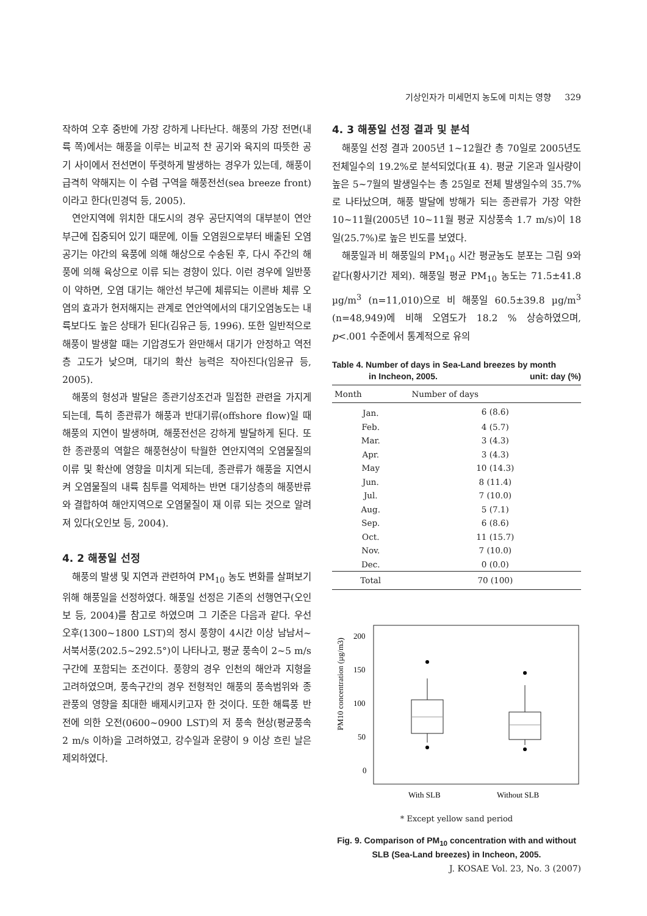기상인자가 미세먼지 농도에 미치는 영향 329
작하여 오후 중반에 가장 강하게 나타난다. 해풍의 가장 전면(내륙 쪽)에서는 해풍을 이루는 비교적 찬 공기와 육지의 따뜻한 공기 사이에서 전선면이 뚜렷하게 발생하는 경우가 있는데, 해풍이 급격히 약해지는 이 수렴 구역을 해풍전선(sea breeze front)이라고 한다(민경덕 등, 2005).
연안지역에 위치한 대도시의 경우 공단지역의 대부분이 연안 부근에 집중되어 있기 때문에, 이들 오염원으로부터 배출된 오염 공기는 야간의 육풍에 의해 해상으로 수송된 후, 다시 주간의 해풍에 의해 육상으로 이류 되는 경향이 있다. 이런 경우에 일반풍이 약하면, 오염 대기는 해안선 부근에 체류되는 이른바 체류 오염의 효과가 현저해지는 관계로 연안역에서의 대기오염농도는 내륙보다도 높은 상태가 된다(김유근 등, 1996). 또한 일반적으로 해풍이 발생할 때는 기압경도가 완만해서 대기가 안정하고 역전층 고도가 낮으며, 대기의 확산 능력은 작아진다(임윤규 등, 2005).
해풍의 형성과 발달은 종관기상조건과 밀접한 관련을 가지게 되는데, 특히 종관류가 해풍과 반대기류(offshore flow)일 때 해풍의 지연이 발생하며, 해풍전선은 강하게 발달하게 된다. 또한 종관풍의 역할은 해풍현상이 탁월한 연안지역의 오염물질의 이류 및 확산에 영향을 미치게 되는데, 종관류가 해풍을 지연시켜 오염물질의 내륙 침투를 억제하는 반면 대기상층의 해풍반류와 결합하여 해안지역으로 오염물질이 재 이류 되는 것으로 알려져 있다(오인보 등, 2004).
4. 2 해풍일 선정
해풍의 발생 및 지연과 관련하여 PM<sub>10</sub> 농도 변화를 살펴보기 위해 해풍일을 선정하였다. 해풍일 선정은 기존의 선행연구(오인보 등, 2004)를 참고로 하였으며 그 기준은 다음과 같다. 우선 오후(1300~1800 LST)의 정시 풍향이 4시간 이상 남남서~서북서풍(202.5~292.5°)이 나타나고, 평균 풍속이 2~5 m/s 구간에 포함되는 조건이다. 풍향의 경우 인천의 해안과 지형을 고려하였으며, 풍속구간의 경우 전형적인 해풍의 풍속범위와 종관풍의 영향을 최대한 배제시키고자 한 것이다. 또한 해륙풍 반전에 의한 오전(0600~0900 LST)의 저 풍속 현상(평균풍속 2 m/s 이하)을 고려하였고, 강수일과 운량이 9 이상 흐린 날은 제외하였다.
4. 3 해풍일 선정 결과 및 분석
해풍일 선정 결과 2005년 1~12월간 총 70일로 2005년도 전체일수의 19.2%로 분석되었다(표 4). 평균 기온과 일사량이 높은 5~7월의 발생일수는 총 25일로 전체 발생일수의 35.7%로 나타났으며, 해풍 발달에 방해가 되는 종관류가 가장 약한 10~11월(2005년 10~11월 평균 지상풍속 1.7 m/s)이 18일(25.7%)로 높은 빈도를 보였다.
해풍일과 비 해풍일의 PM<sub>10</sub> 시간 평균농도 분포는 그림 9와 같다(황사기간 제외). 해풍일 평균 PM<sub>10</sub> 농도는 71.5±41.8 µg/m<sup>3</sup> (n=11,010)으로 비 해풍일 60.5±39.8 µg/m<sup>3</sup> (n=48,949)에 비해 오염도가 18.2 % 상승하였으며, p<.001 수준에서 통계적으로 유의
Table 4. Number of days in Sea-Land breezes by month
in Incheon, 2005. unit: day (%)
| Month | Number of days |
| --- | --- |
| Jan. | 6 (8.6) |
| Feb. | 4 (5.7) |
| Mar. | 3 (4.3) |
| Apr. | 3 (4.3) |
| May | 10 (14.3) |
| Jun. | 8 (11.4) |
| Jul. | 7 (10.0) |
| Aug. | 5 (7.1) |
| Sep. | 6 (8.6) |
| Oct. | 11 (15.7) |
| Nov. | 7 (10.0) |
| Dec. | 0 (0.0) |
| Total | 70 (100) |
PM10 concentration (µg/m3)
200
150
100
50
0
With SLB
Without SLB
* Except yellow sand period
Fig. 9. Comparison of PM<sub>10</sub> concentration with and without SLB (Sea-Land breezes) in Incheon, 2005.
J. KOSAE Vol. 23, No. 3 (2007)